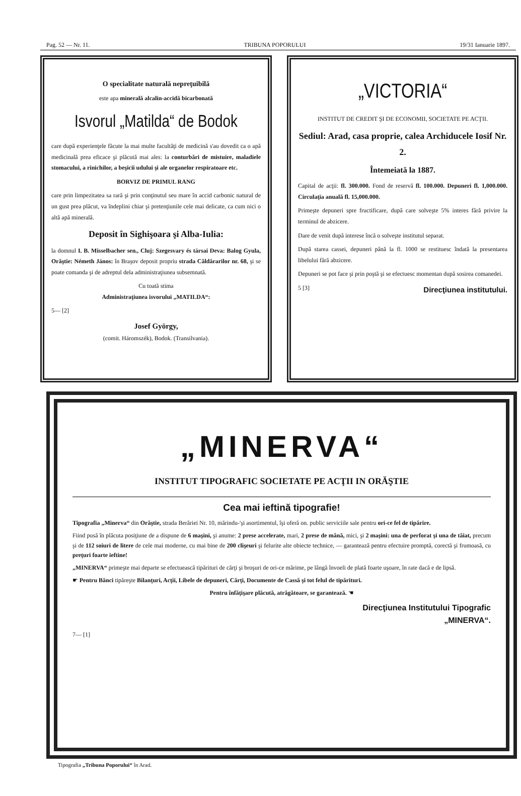Pag. 52 — Nr. 11. TRIBUNA POPORULUI 19/31 Ianuarie 1897.
O specialitate naturală nepreţuibilă
este apa minerală alcalin-accidă bicarbonată
Isvorul „Matilda“ de Bodok
care după experienţele făcute la mai multe facultăţi de medicină s'au dovedit ca o apă medicinală prea eficace şi plăcută mai ales: la conturbări de mistuire, maladiele stomacului, a rinichilor, a beşicii udului şi ale organelor respiratoare etc.
BORVIZ DE PRIMUL RANG
care prin limpezitatea sa rară şi prin conţinutul seu mare în accid carbonic natural de un gust prea plăcut, va îndeplini chiar şi pretenţiunile cele mai delicate, ca cum nici o altă apă minerală.
Deposit în Sighişoara şi Alba-Iulia:
la domnul I. B. Misselbacher sen., Cluj: Szegesvary és társai Deva: Balog Gyula, Orăştie: Németh János: în Braşov deposit propriu strada Căldărarilor nr. 68, şi se poate comanda şi de adreptul dela administraţiunea subsemnată.
Cu toată stima
Administraţiunea isvorului „MATILDA“:
5— [2]
Josef György,
(comit. Háromszék), Bodok. (Transilvania).
„VICTORIA“
INSTITUT DE CREDIT ŞI DE ECONOMII, SOCIETATE PE ACŢII.
Sediul: Arad, casa proprie, calea Archiducele Iosif Nr. 2.
Întemeiată la 1887.
Capital de acţii: fl. 300.000. Fond de reservă fl. 100.000. Depuneri fl. 1,000.000. Circulaţia anuală fl. 15,000.000.
Primeşte depuneri spre fructificare, după care solveşte 5% interes fără privire la terminul de abzicere.
Dare de venit după interese încă o solveşte institutul separat.
După starea cassei, depuneri până la fl. 1000 se restituesc îndată la presentarea libelului fără abzicere.
Depuneri se pot face şi prin poştă şi se efectuesc momentan după sosirea comanedei.
5 [3] Direcţiunea institutului.
„MINERVA“
INSTITUT TIPOGRAFIC SOCIETATE PE ACŢII IN ORĂŞTIE
Cea mai ieftină tipografie!
Tipografia „Minerva“ din Orăştie, strada Berăriei Nr. 10, mărindu-'şi asortimentul, îşi oferă on. public serviciile sale pentru ori-ce fel de tipărire.
Fiind pusă în plăcuta posiţiune de a dispune de 6 maşini, şi anume: 2 prese accelerate, mari, 2 prese de mână, mici, şi 2 maşini: una de perforat şi una de tăiat, precum şi de 112 soiuri de litere de cele mai moderne, cu mai bine de 200 clişeuri şi felurite alte obiecte technice, — garantează pentru efectuire promptă, corectă şi frumoasă, cu preţuri foarte ieftine!
„MINERVA“ primeşte mai departe se efectuească tipărituri de cărţi şi broşuri de ori-ce mărime, pe lângă învoeli de plată foarte uşoare, în rate dacă e de lipsă.
☛ Pentru Bănci tipăreşte Bilanţuri, Acţii, Libele de depuneri, Cărţi, Documente de Cassă şi tot felul de tipărituri.
Pentru înfăţişare plăcută, atrăgătoare, se garantează. ☚
Direcţiunea Institutului Tipografic
„MINERVA“.
7— [1]
Tipografia „Tribuna Poporului“ în Arad.